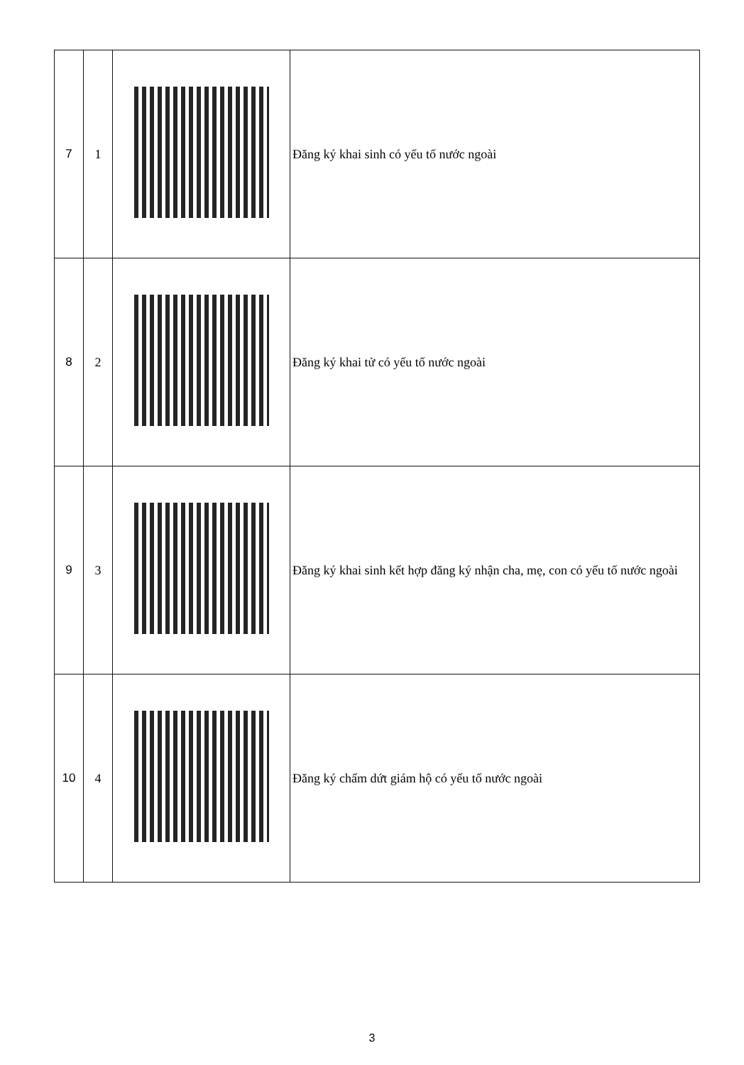| 7 | 1 | | Đăng ký khai sinh có yếu tố nước ngoài |
| 8 | 2 | | Đăng ký khai tử có yếu tố nước ngoài |
| 9 | 3 | | Đăng ký khai sinh kết hợp đăng ký nhận cha, mẹ, con có yếu tố nước ngoài |
| 10 | 4 | | Đăng ký chấm dứt giám hộ có yếu tố nước ngoài |
3